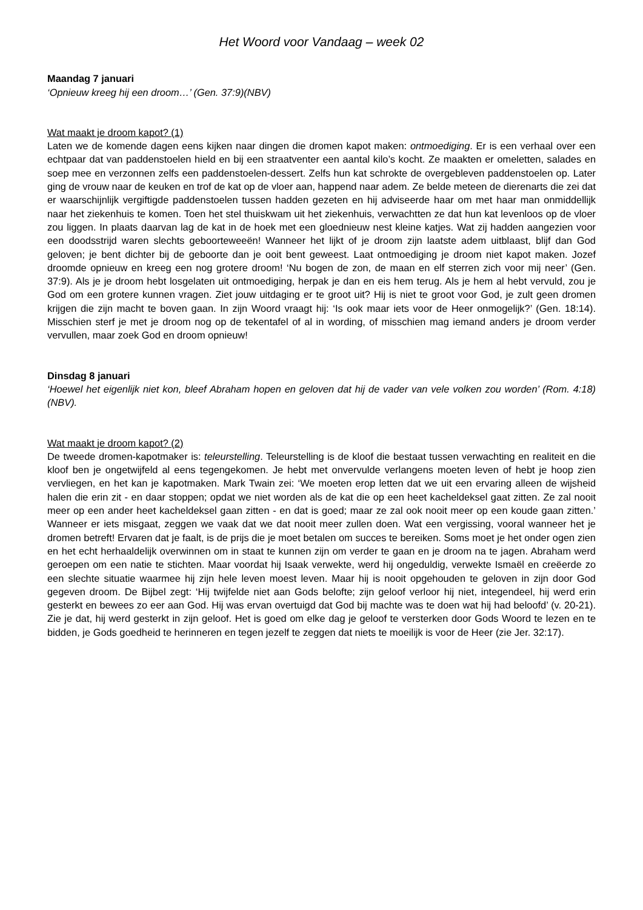Het Woord voor Vandaag – week 02
Maandag 7 januari
‘Opnieuw kreeg hij een droom…’ (Gen. 37:9)(NBV)
Wat maakt je droom kapot? (1)
Laten we de komende dagen eens kijken naar dingen die dromen kapot maken: ontmoediging. Er is een verhaal over een echtpaar dat van paddenstoelen hield en bij een straatventer een aantal kilo’s kocht. Ze maakten er omeletten, salades en soep mee en verzonnen zelfs een paddenstoelen-dessert. Zelfs hun kat schrokte de overgebleven paddenstoelen op. Later ging de vrouw naar de keuken en trof de kat op de vloer aan, happend naar adem. Ze belde meteen de dierenarts die zei dat er waarschijnlijk vergiftigde paddenstoelen tussen hadden gezeten en hij adviseerde haar om met haar man onmiddellijk naar het ziekenhuis te komen. Toen het stel thuiskwam uit het ziekenhuis, verwachtten ze dat hun kat levenloos op de vloer zou liggen. In plaats daarvan lag de kat in de hoek met een gloednieuw nest kleine katjes. Wat zij hadden aangezien voor een doodsstrijd waren slechts geboorteweeën! Wanneer het lijkt of je droom zijn laatste adem uitblaast, blijf dan God geloven; je bent dichter bij de geboorte dan je ooit bent geweest. Laat ontmoediging je droom niet kapot maken. Jozef droomde opnieuw en kreeg een nog grotere droom! ‘Nu bogen de zon, de maan en elf sterren zich voor mij neer’ (Gen. 37:9). Als je je droom hebt losgelaten uit ontmoediging, herpak je dan en eis hem terug. Als je hem al hebt vervuld, zou je God om een grotere kunnen vragen. Ziet jouw uitdaging er te groot uit? Hij is niet te groot voor God, je zult geen dromen krijgen die zijn macht te boven gaan. In zijn Woord vraagt hij: ‘Is ook maar iets voor de Heer onmogelijk?’ (Gen. 18:14). Misschien sterf je met je droom nog op de tekentafel of al in wording, of misschien mag iemand anders je droom verder vervullen, maar zoek God en droom opnieuw!
Dinsdag 8 januari
‘Hoewel het eigenlijk niet kon, bleef Abraham hopen en geloven dat hij de vader van vele volken zou worden’ (Rom. 4:18)(NBV).
Wat maakt je droom kapot? (2)
De tweede dromen-kapotmaker is: teleurstelling. Teleurstelling is de kloof die bestaat tussen verwachting en realiteit en die kloof ben je ongetwijfeld al eens tegengekomen. Je hebt met onvervulde verlangens moeten leven of hebt je hoop zien vervliegen, en het kan je kapotmaken. Mark Twain zei: ‘We moeten erop letten dat we uit een ervaring alleen de wijsheid halen die erin zit - en daar stoppen; opdat we niet worden als de kat die op een heet kacheldeksel gaat zitten. Ze zal nooit meer op een ander heet kacheldeksel gaan zitten - en dat is goed; maar ze zal ook nooit meer op een koude gaan zitten.’ Wanneer er iets misgaat, zeggen we vaak dat we dat nooit meer zullen doen. Wat een vergissing, vooral wanneer het je dromen betreft! Ervaren dat je faalt, is de prijs die je moet betalen om succes te bereiken. Soms moet je het onder ogen zien en het echt herhaaldelijk overwinnen om in staat te kunnen zijn om verder te gaan en je droom na te jagen. Abraham werd geroepen om een natie te stichten. Maar voordat hij Isaak verwekte, werd hij ongeduldig, verwekte Ismaël en creëerde zo een slechte situatie waarmee hij zijn hele leven moest leven. Maar hij is nooit opgehouden te geloven in zijn door God gegeven droom. De Bijbel zegt: ‘Hij twijfelde niet aan Gods belofte; zijn geloof verloor hij niet, integendeel, hij werd erin gesterkt en bewees zo eer aan God. Hij was ervan overtuigd dat God bij machte was te doen wat hij had beloofd’ (v. 20-21). Zie je dat, hij werd gesterkt in zijn geloof. Het is goed om elke dag je geloof te versterken door Gods Woord te lezen en te bidden, je Gods goedheid te herinneren en tegen jezelf te zeggen dat niets te moeilijk is voor de Heer (zie Jer. 32:17).